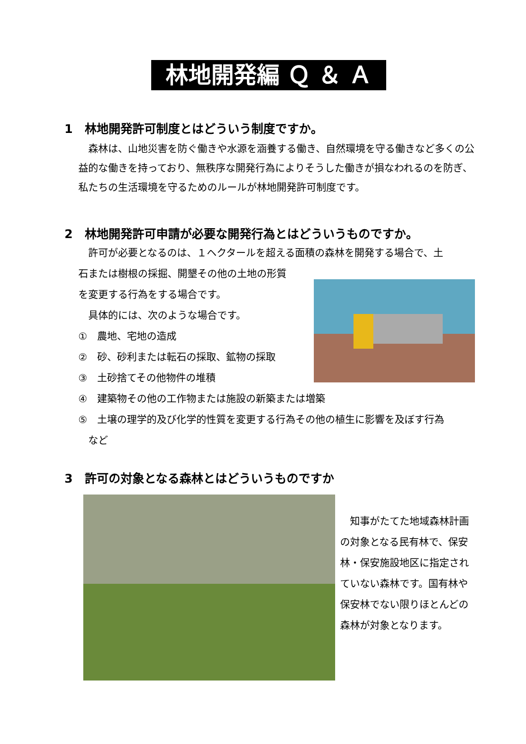林地開発編 Ｑ ＆ Ａ
1　林地開発許可制度とはどういう制度ですか。
　森林は、山地災害を防ぐ働きや水源を涵養する働き、自然環境を守る働きなど多くの公益的な働きを持っており、無秩序な開発行為によりそうした働きが損なわれるのを防ぎ、私たちの生活環境を守るためのルールが林地開発許可制度です。
2　林地開発許可申請が必要な開発行為とはどういうものですか。
　許可が必要となるのは、１ヘクタールを超える面積の森林を開発する場合で、土
石または樹根の採掘、開墾その他の土地の形質
を変更する行為をする場合です。
　具体的には、次のような場合です。
①　農地、宅地の造成
②　砂、砂利または転石の採取、鉱物の採取
③　土砂捨てその他物件の堆積
④　建築物その他の工作物または施設の新築または増築
⑤　土壌の理学的及び化学的性質を変更する行為その他の植生に影響を及ぼす行為
　など
3　許可の対象となる森林とはどういうものですか
　知事がたてた地域森林計画の対象となる民有林で、保安林・保安施設地区に指定されていない森林です。国有林や保安林でない限りほとんどの森林が対象となります。